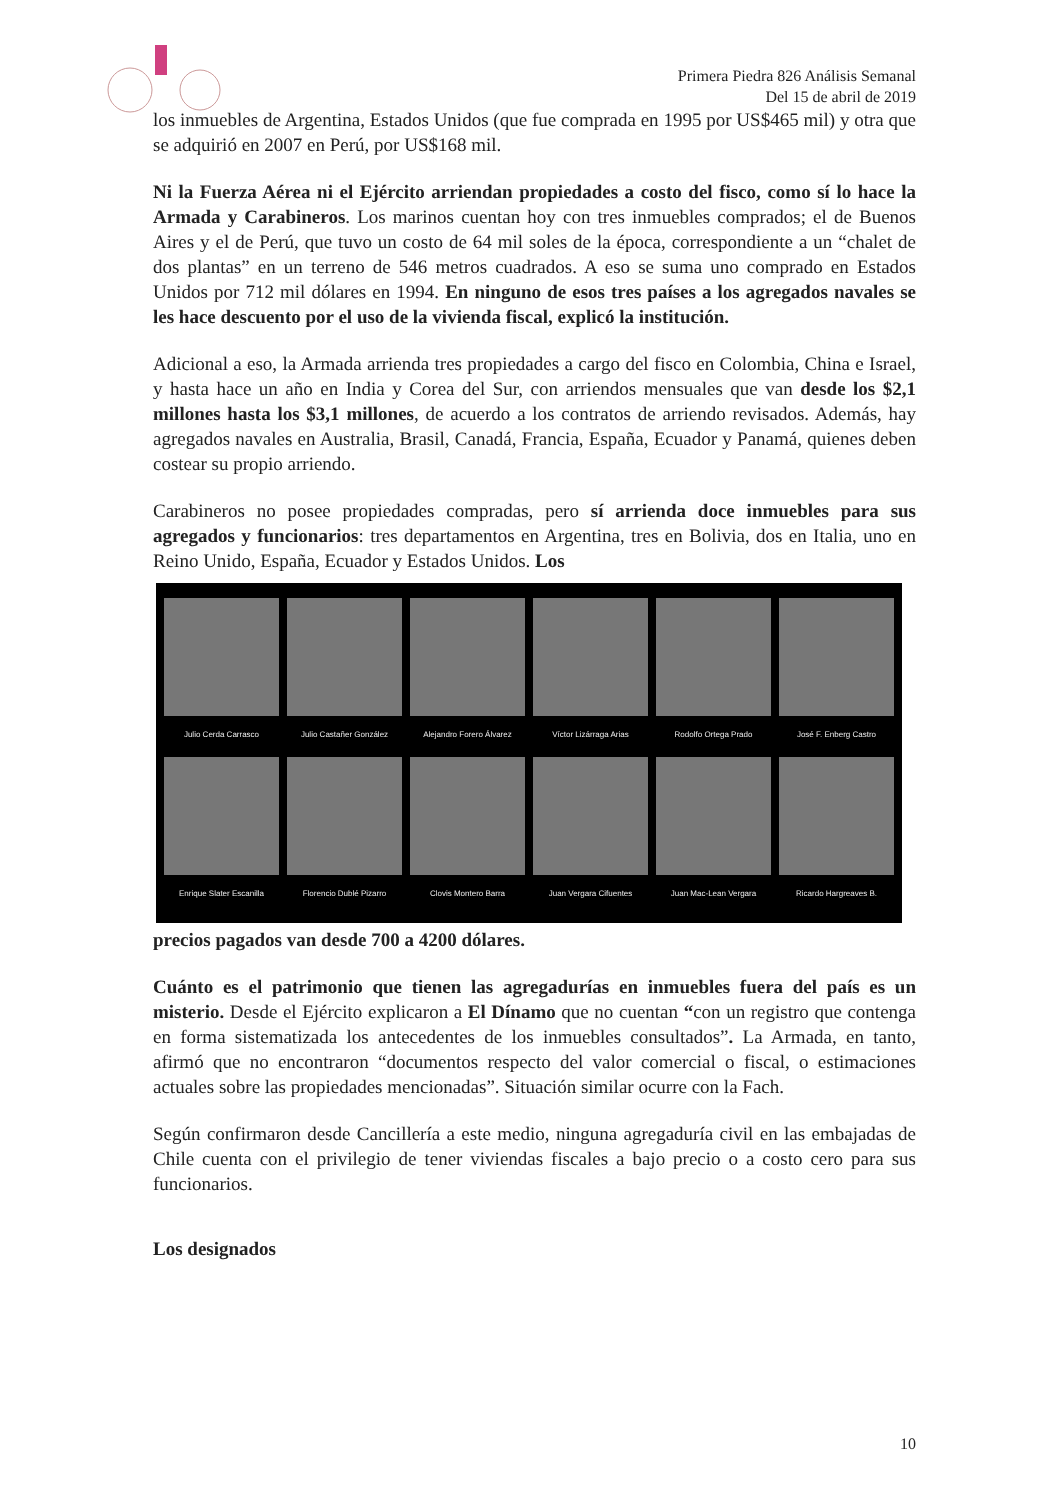Primera Piedra 826 Análisis Semanal
Del 15 de abril de 2019
los inmuebles de Argentina, Estados Unidos (que fue comprada en 1995 por US$465 mil) y otra que se adquirió en 2007 en Perú, por US$168 mil.
Ni la Fuerza Aérea ni el Ejército arriendan propiedades a costo del fisco, como sí lo hace la Armada y Carabineros. Los marinos cuentan hoy con tres inmuebles comprados; el de Buenos Aires y el de Perú, que tuvo un costo de 64 mil soles de la época, correspondiente a un “chalet de dos plantas” en un terreno de 546 metros cuadrados. A eso se suma uno comprado en Estados Unidos por 712 mil dólares en 1994. En ninguno de esos tres países a los agregados navales se les hace descuento por el uso de la vivienda fiscal, explicó la institución.
Adicional a eso, la Armada arrienda tres propiedades a cargo del fisco en Colombia, China e Israel, y hasta hace un año en India y Corea del Sur, con arriendos mensuales que van desde los $2,1 millones hasta los $3,1 millones, de acuerdo a los contratos de arriendo revisados. Además, hay agregados navales en Australia, Brasil, Canadá, Francia, España, Ecuador y Panamá, quienes deben costear su propio arriendo.
Carabineros no posee propiedades compradas, pero sí arrienda doce inmuebles para sus agregados y funcionarios: tres departamentos en Argentina, tres en Bolivia, dos en Italia, uno en Reino Unido, España, Ecuador y Estados Unidos. Los
Julio Cerda Carrasco
Julio Castañer González
Alejandro Forero Álvarez
Víctor Lizárraga Arias
Rodolfo Ortega Prado
José F. Enberg Castro
Enrique Slater Escanilla
Florencio Dublé Pizarro
Clovis Montero Barra
Juan Vergara Cifuentes
Juan Mac-Lean Vergara
Ricardo Hargreaves B.
precios pagados van desde 700 a 4200 dólares.
Cuánto es el patrimonio que tienen las agregadurías en inmuebles fuera del país es un misterio. Desde el Ejército explicaron a El Dínamo que no cuentan “con un registro que contenga en forma sistematizada los antecedentes de los inmuebles consultados”. La Armada, en tanto, afirmó que no encontraron “documentos respecto del valor comercial o fiscal, o estimaciones actuales sobre las propiedades mencionadas”. Situación similar ocurre con la Fach.
Según confirmaron desde Cancillería a este medio, ninguna agregaduría civil en las embajadas de Chile cuenta con el privilegio de tener viviendas fiscales a bajo precio o a costo cero para sus funcionarios.
Los designados
10